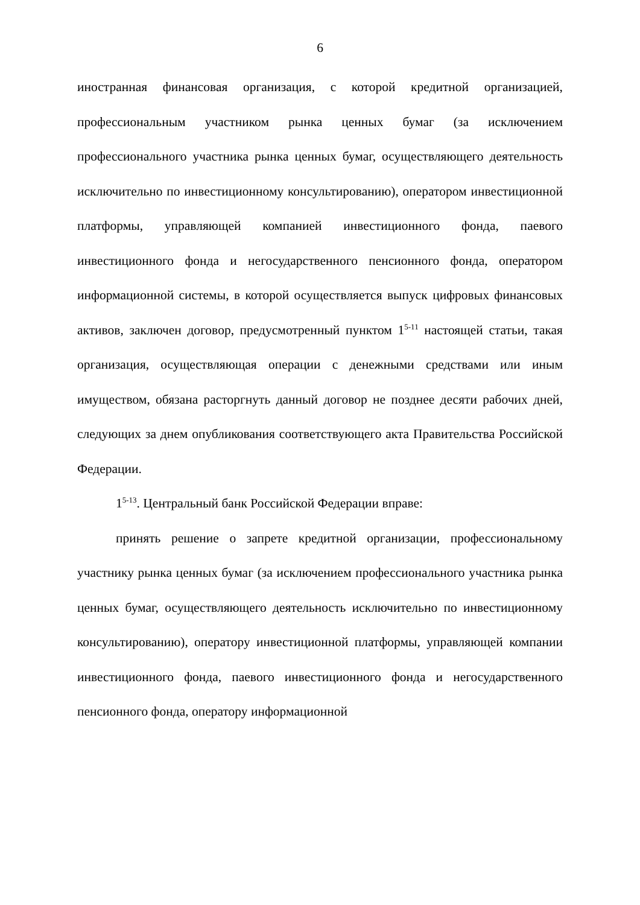6
иностранная финансовая организация, с которой кредитной организацией, профессиональным участником рынка ценных бумаг (за исключением профессионального участника рынка ценных бумаг, осуществляющего деятельность исключительно по инвестиционному консультированию), оператором инвестиционной платформы, управляющей компанией инвестиционного фонда, паевого инвестиционного фонда и негосударственного пенсионного фонда, оператором информационной системы, в которой осуществляется выпуск цифровых финансовых активов, заключен договор, предусмотренный пунктом 1<sup>5-11</sup> настоящей статьи, такая организация, осуществляющая операции с денежными средствами или иным имуществом, обязана расторгнуть данный договор не позднее десяти рабочих дней, следующих за днем опубликования соответствующего акта Правительства Российской Федерации.
1<sup>5-13</sup>. Центральный банк Российской Федерации вправе:
принять решение о запрете кредитной организации, профессиональному участнику рынка ценных бумаг (за исключением профессионального участника рынка ценных бумаг, осуществляющего деятельность исключительно по инвестиционному консультированию), оператору инвестиционной платформы, управляющей компании инвестиционного фонда, паевого инвестиционного фонда и негосударственного пенсионного фонда, оператору информационной